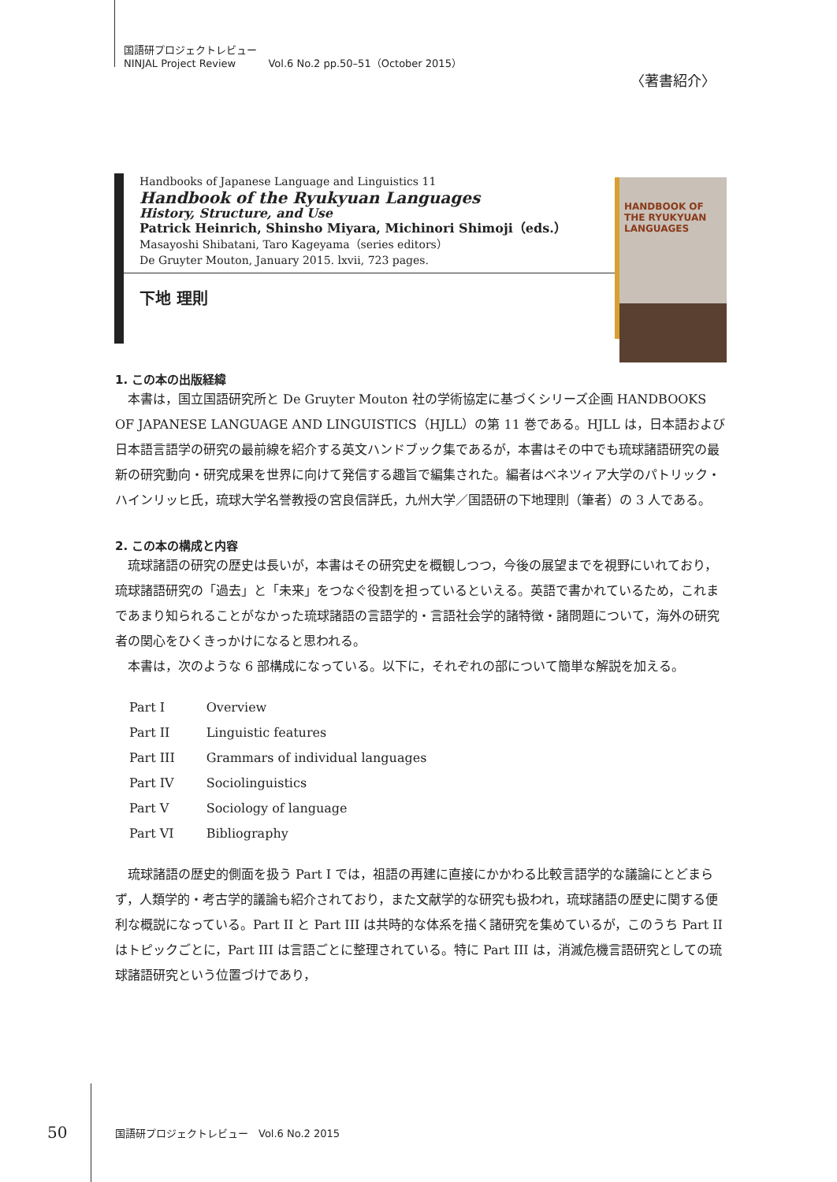国語研プロジェクトレビュー
NINJAL Project Review Vol.6 No.2 pp.50–51（October 2015）
〈著書紹介〉
Handbooks of Japanese Language and Linguistics 11
Handbook of the Ryukyuan Languages
History, Structure, and Use
Patrick Heinrich, Shinsho Miyara, Michinori Shimoji（eds.）
Masayoshi Shibatani, Taro Kageyama（series editors）
De Gruyter Mouton, January 2015. lxvii, 723 pages.
下地 理則
HANDBOOK OF THE RYUKYUAN LANGUAGES
1. この本の出版経緯
　本書は，国立国語研究所と De Gruyter Mouton 社の学術協定に基づくシリーズ企画 HANDBOOKS OF JAPANESE LANGUAGE AND LINGUISTICS（HJLL）の第 11 巻である。HJLL は，日本語および日本語言語学の研究の最前線を紹介する英文ハンドブック集であるが，本書はその中でも琉球諸語研究の最新の研究動向・研究成果を世界に向けて発信する趣旨で編集された。編者はベネツィア大学のパトリック・ハインリッヒ氏，琉球大学名誉教授の宮良信詳氏，九州大学／国語研の下地理則（筆者）の 3 人である。
2. この本の構成と内容
　琉球諸語の研究の歴史は長いが，本書はその研究史を概観しつつ，今後の展望までを視野にいれており，琉球諸語研究の「過去」と「未来」をつなぐ役割を担っているといえる。英語で書かれているため，これまであまり知られることがなかった琉球諸語の言語学的・言語社会学的諸特徴・諸問題について，海外の研究者の関心をひくきっかけになると思われる。
　本書は，次のような 6 部構成になっている。以下に，それぞれの部について簡単な解説を加える。
| Part I | Overview |
| Part II | Linguistic features |
| Part III | Grammars of individual languages |
| Part IV | Sociolinguistics |
| Part V | Sociology of language |
| Part VI | Bibliography |
　琉球諸語の歴史的側面を扱う Part I では，祖語の再建に直接にかかわる比較言語学的な議論にとどまらず，人類学的・考古学的議論も紹介されており，また文献学的な研究も扱われ，琉球諸語の歴史に関する便利な概説になっている。Part II と Part III は共時的な体系を描く諸研究を集めているが，このうち Part II はトピックごとに，Part III は言語ごとに整理されている。特に Part III は，消滅危機言語研究としての琉球諸語研究という位置づけであり，
50
国語研プロジェクトレビュー　Vol.6 No.2 2015